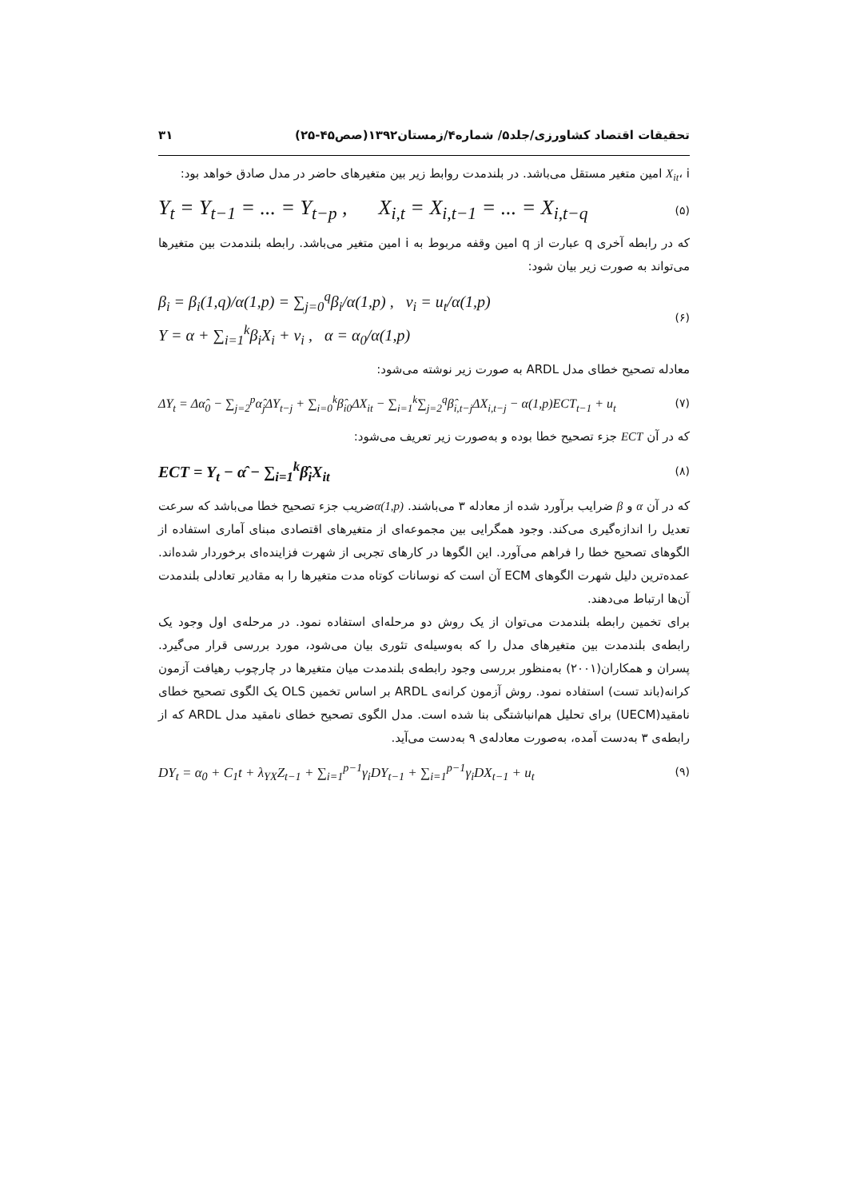تحقیقات اقتصاد کشاورزی/جلد۵/ شماره۴/زمستان۱۳۹۲(صص۴۵-۲۵) ۳۱
X<sub>it</sub>، i امین متغیر مستقل می‌باشد. در بلندمدت روابط زیر بین متغیرهای حاضر در مدل صادق خواهد بود:
Y<sub>t</sub> = Y<sub>t−1</sub> = ... = Y<sub>t−p</sub> , X<sub>i,t</sub> = X<sub>i,t−1</sub> = ... = X<sub>i,t−q</sub> (۵)
که در رابطه آخری q عبارت از q امین وقفه مربوط به i امین متغیر می‌باشد. رابطه بلندمدت بین متغیرها می‌تواند به صورت زیر بیان شود:
β<sub>i</sub> = β<sub>i</sub>(1,q)/α(1,p) = ∑<sub>j=0</sub><sup>q</sup>β<sub>i</sub>/α(1,p) , v<sub>i</sub> = u<sub>t</sub>/α(1,p)
Y = α + ∑<sub>i=1</sub><sup>k</sup>β<sub>i</sub>X<sub>i</sub> + v<sub>i</sub> , α = α<sub>0</sub>/α(1,p) (۶)
معادله تصحیح خطای مدل ARDL به صورت زیر نوشته می‌شود:
ΔY<sub>t</sub> = Δα̂<sub>0</sub> − ∑<sub>j=2</sub><sup>p</sup>α̂<sub>j</sub>ΔY<sub>t−j</sub> + ∑<sub>i=0</sub><sup>k</sup>β̂<sub>i0</sub>ΔX<sub>it</sub> − ∑<sub>i=1</sub><sup>k</sup>∑<sub>j=2</sub><sup>q</sup>β̂<sub>i,t−j</sub>ΔX<sub>i,t−j</sub> − α(1,p)ECT<sub>t−1</sub> + u<sub>t</sub> (۷)
که در آن ECT جزء تصحیح خطا بوده و به‌صورت زیر تعریف می‌شود:
ECT = Y<sub>t</sub> − α̂ − ∑<sub>i=1</sub><sup>k</sup>β̂<sub>i</sub>X<sub>it</sub> (۸)
که در آن α و β ضرایب برآورد شده از معادله ۳ می‌باشند. α(1,p) ضریب جزء تصحیح خطا می‌باشد که سرعت تعدیل را اندازه‌گیری می‌کند. وجود همگرایی بین مجموعه‌ای از متغیرهای اقتصادی مبنای آماری استفاده از الگوهای تصحیح خطا را فراهم می‌آورد. این الگوها در کارهای تجربی از شهرت فزاینده‌ای برخوردار شده‌اند. عمده‌ترین دلیل شهرت الگوهای ECM آن است که نوسانات کوتاه مدت متغیرها را به مقادیر تعادلی بلندمدت آن‌ها ارتباط می‌دهند.
برای تخمین رابطه بلندمدت می‌توان از یک روش دو مرحله‌ای استفاده نمود. در مرحله‌ی اول وجود یک رابطه‌ی بلندمدت بین متغیرهای مدل را که به‌وسیله‌ی تئوری بیان می‌شود، مورد بررسی قرار می‌گیرد. پسران و همکاران(۲۰۰۱) به‌منظور بررسی وجود رابطه‌ی بلندمدت میان متغیرها در چارچوب رهیافت آزمون کرانه(باند تست) استفاده نمود. روش آزمون کرانه‌ی ARDL بر اساس تخمین OLS یک الگوی تصحیح خطای نامقید(UECM) برای تحلیل هم‌انباشتگی بنا شده است. مدل الگوی تصحیح خطای نامقید مدل ARDL که از رابطه‌ی ۳ به‌دست آمده، به‌صورت معادله‌ی ۹ به‌دست می‌آید.
DY<sub>t</sub> = α<sub>0</sub> + C<sub>1</sub>t + λ<sub>YX</sub>Z<sub>t−1</sub> + ∑<sub>i=1</sub><sup>p−1</sup>γ<sub>i</sub>DY<sub>t−1</sub> + ∑<sub>i=1</sub><sup>p−1</sup>γ<sub>i</sub>DX<sub>t−1</sub> + u<sub>t</sub> (۹)